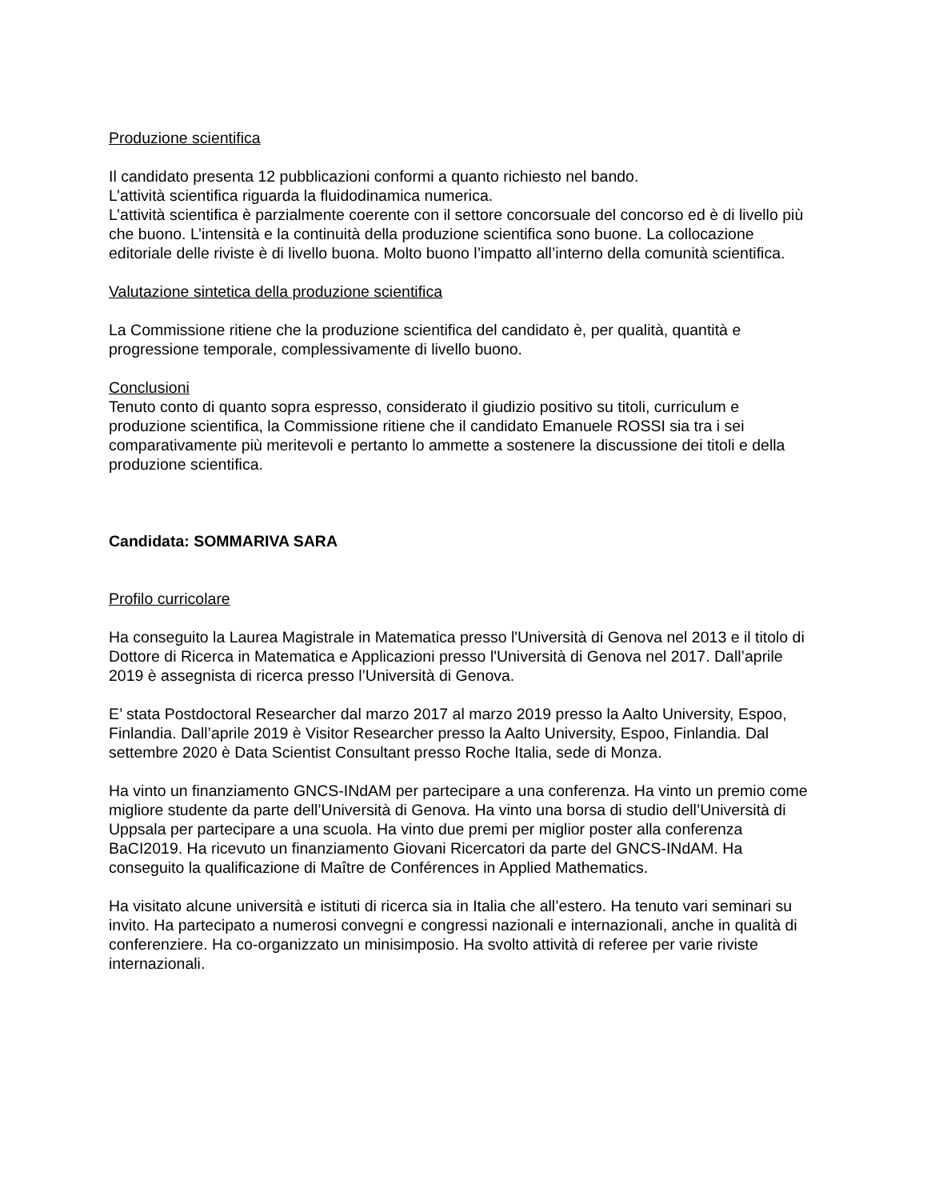Produzione scientifica
Il candidato presenta 12 pubblicazioni conformi a quanto richiesto nel bando.
L’attività scientifica riguarda la fluidodinamica numerica.
L’attività scientifica è parzialmente coerente con il settore concorsuale del concorso ed è di livello più che buono. L’intensità e la continuità della produzione scientifica sono buone. La collocazione editoriale delle riviste è di livello buona. Molto buono l’impatto all’interno della comunità scientifica.
Valutazione sintetica della produzione scientifica
La Commissione ritiene che la produzione scientifica del candidato è, per qualità, quantità e progressione temporale, complessivamente di livello buono.
Conclusioni
Tenuto conto di quanto sopra espresso, considerato il giudizio positivo su titoli, curriculum e produzione scientifica, la Commissione ritiene che il candidato Emanuele ROSSI sia tra i sei comparativamente più meritevoli e pertanto lo ammette a sostenere la discussione dei titoli e della produzione scientifica.
Candidata: SOMMARIVA SARA
Profilo curricolare
Ha conseguito la Laurea Magistrale in Matematica presso l'Università di Genova nel 2013 e il titolo di Dottore di Ricerca in Matematica e Applicazioni presso l'Università di Genova nel 2017. Dall’aprile 2019 è assegnista di ricerca presso l’Università di Genova.
E’ stata Postdoctoral Researcher dal marzo 2017 al marzo 2019 presso la Aalto University, Espoo, Finlandia. Dall’aprile 2019 è Visitor Researcher presso la Aalto University, Espoo, Finlandia. Dal settembre 2020 è Data Scientist Consultant presso Roche Italia, sede di Monza.
Ha vinto un finanziamento GNCS-INdAM per partecipare a una conferenza. Ha vinto un premio come migliore studente da parte dell’Università di Genova. Ha vinto una borsa di studio dell’Università di Uppsala per partecipare a una scuola. Ha vinto due premi per miglior poster alla conferenza BaCI2019. Ha ricevuto un finanziamento Giovani Ricercatori da parte del GNCS-INdAM. Ha conseguito la qualificazione di Maître de Conférences in Applied Mathematics.
Ha visitato alcune università e istituti di ricerca sia in Italia che all’estero. Ha tenuto vari seminari su invito. Ha partecipato a numerosi convegni e congressi nazionali e internazionali, anche in qualità di conferenziere. Ha co-organizzato un minisimposio. Ha svolto attività di referee per varie riviste internazionali.